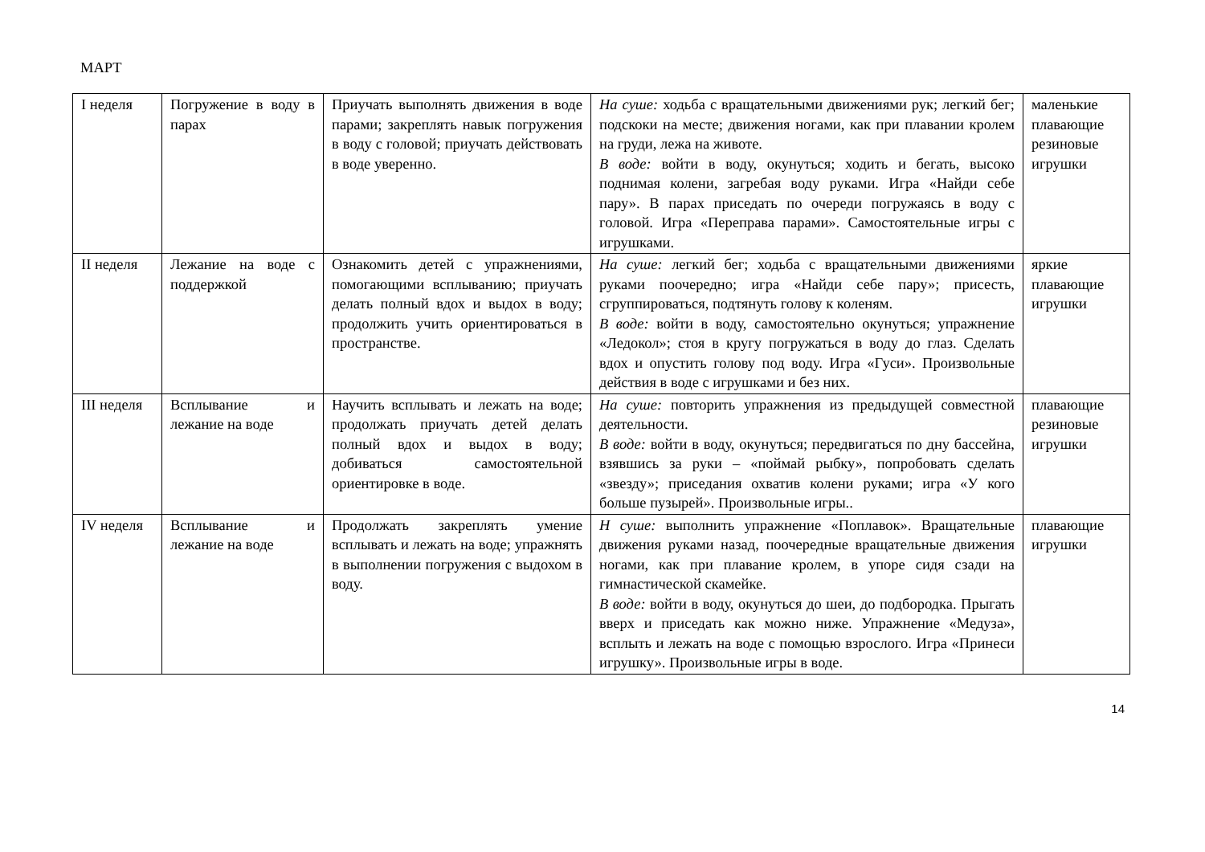МАРТ
| I неделя | Погружение в воду в парах | Приучать выполнять движения в воде парами; закреплять навык погружения в воду с головой; приучать действовать в воде уверенно. | На суше: ходьба с вращательными движениями рук; легкий бег; подскоки на месте; движения ногами, как при плавании кролем на груди, лежа на животе. В воде: войти в воду, окунуться; ходить и бегать, высоко поднимая колени, загребая воду руками. Игра «Найди себе пару». В парах приседать по очереди погружаясь в воду с головой. Игра «Переправа парами». Самостоятельные игры с игрушками. | маленькие плавающие резиновые игрушки |
| II неделя | Лежание на воде с поддержкой | Ознакомить детей с упражнениями, помогающими всплыванию; приучать делать полный вдох и выдох в воду; продолжить учить ориентироваться в пространстве. | На суше: легкий бег; ходьба с вращательными движениями руками поочередно; игра «Найди себе пару»; присесть, сгруппироваться, подтянуть голову к коленям. В воде: войти в воду, самостоятельно окунуться; упражнение «Ледокол»; стоя в кругу погружаться в воду до глаз. Сделать вдох и опустить голову под воду. Игра «Гуси». Произвольные действия в воде с игрушками и без них. | яркие плавающие игрушки |
| III неделя | Всплывание и лежание на воде | Научить всплывать и лежать на воде; продолжать приучать детей делать полный вдох и выдох в воду; добиваться самостоятельной ориентировке в воде. | На суше: повторить упражнения из предыдущей совместной деятельности. В воде: войти в воду, окунуться; передвигаться по дну бассейна, взявшись за руки – «поймай рыбку», попробовать сделать «звезду»; приседания охватив колени руками; игра «У кого больше пузырей». Произвольные игры.. | плавающие резиновые игрушки |
| IV неделя | Всплывание и лежание на воде | Продолжать закреплять умение всплывать и лежать на воде; упражнять в выполнении погружения с выдохом в воду. | Н суше: выполнить упражнение «Поплавок». Вращательные движения руками назад, поочередные вращательные движения ногами, как при плавание кролем, в упоре сидя сзади на гимнастической скамейке. В воде: войти в воду, окунуться до шеи, до подбородка. Прыгать вверх и приседать как можно ниже. Упражнение «Медуза», всплыть и лежать на воде с помощью взрослого. Игра «Принеси игрушку». Произвольные игры в воде. | плавающие игрушки |
14